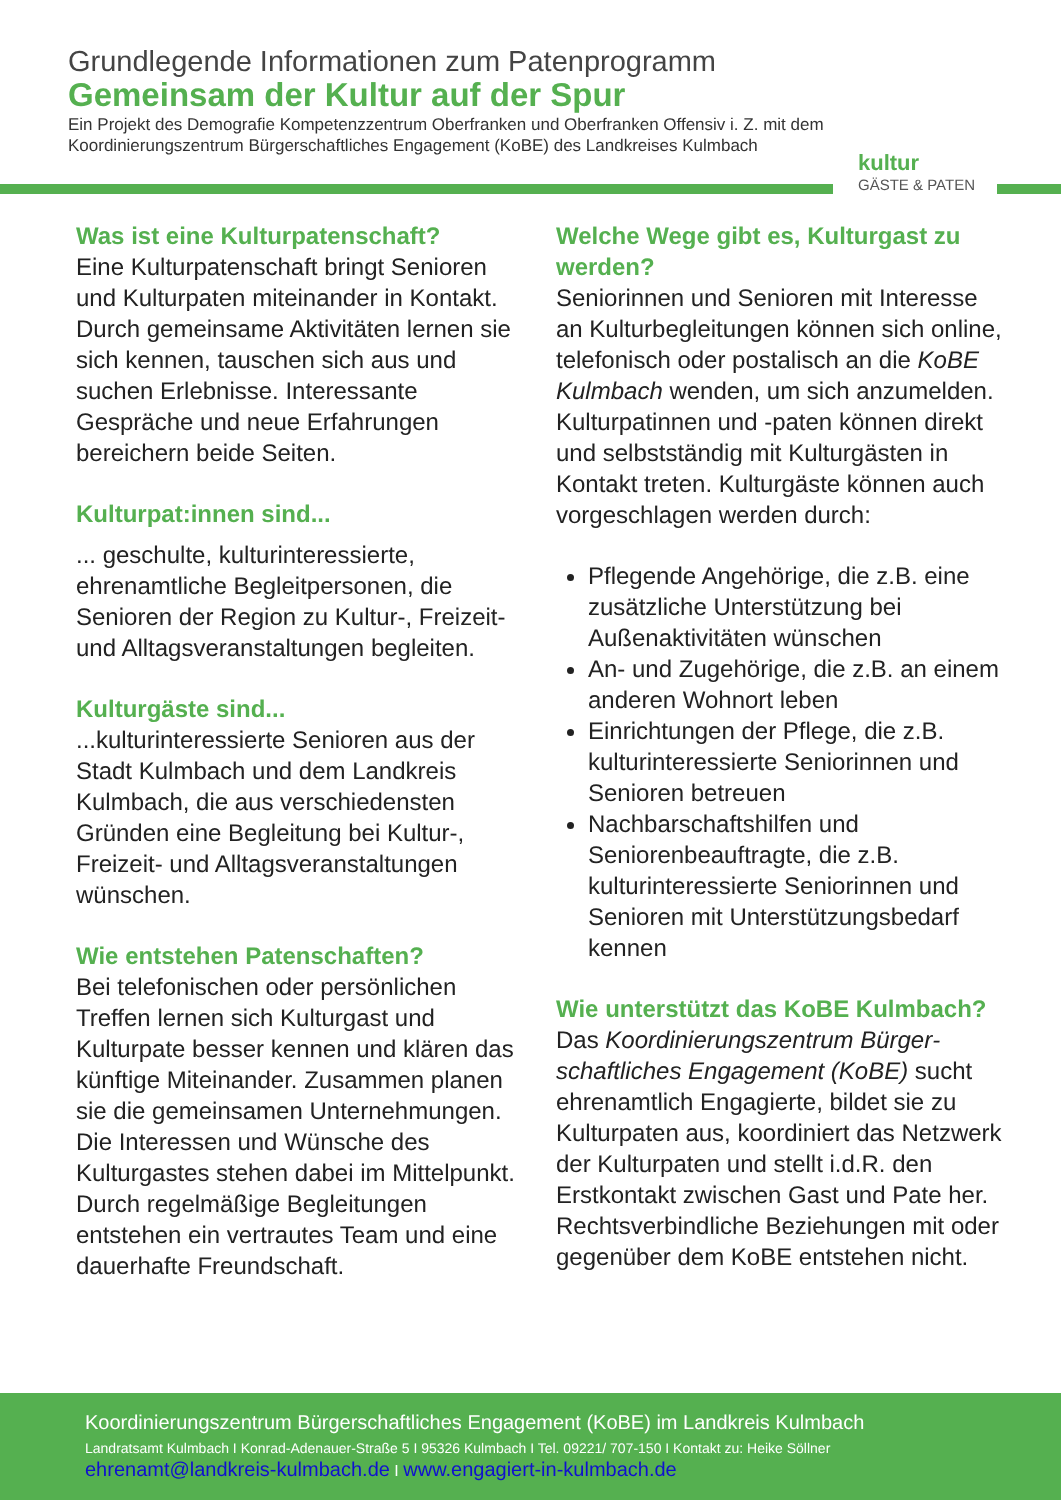Grundlegende Informationen zum Patenprogramm
Gemeinsam der Kultur auf der Spur
Ein Projekt des Demografie Kompetenzzentrum Oberfranken und Oberfranken Offensiv i. Z. mit dem Koordinierungszentrum Bürgerschaftliches Engagement (KoBE) des Landkreises Kulmbach
kultur
GÄSTE & PATEN
Was ist eine Kulturpatenschaft?
Eine Kulturpatenschaft bringt Senioren und Kulturpaten mitein­ander in Kontakt. Durch gemein­same Aktivitäten lernen sie sich kennen, tauschen sich aus und suchen Erlebnisse. Interessante Gespräche und neue Erfahrungen bereichern beide Seiten.
Kulturpat:innen sind...
... geschulte, kulturinteressierte, ehrenamtliche Begleitpersonen, die Senioren der Region zu Kultur-, Freizeit- und Alltagsveranstaltungen begleiten.
Kulturgäste sind...
...kulturinteressierte Senioren aus der Stadt Kulmbach und dem Landkreis Kulmbach, die aus verschiedensten Gründen eine Begleitung bei Kultur-, Freizeit- und Alltagsveranstaltungen wünschen.
Wie entstehen Patenschaften?
Bei telefonischen oder persönlichen Treffen lernen sich Kulturgast und Kulturpate besser kennen und klären das künftige Miteinander. Zusammen planen sie die gemeinsamen Unter­nehmungen. Die Interessen und Wünsche des Kulturgastes stehen dabei im Mittelpunkt. Durch regel­mäßige Begleitungen entstehen ein vertrautes Team und eine dauerhafte Freundschaft.
Welche Wege gibt es, Kulturgast zu werden?
Seniorinnen und Senioren mit Interesse an Kulturbegleitungen können sich online, telefonisch oder postalisch an die KoBE Kulmbach wenden, um sich anzumelden. Kulturpatinnen und -paten können direkt und selbstständig mit Kulturgästen in Kontakt treten. Kulturgäste können auch vorgeschlagen werden durch:
Pflegende Angehörige, die z.B. eine zusätzliche Unterstützung bei Außenaktivitäten wünschen
An- und Zugehörige, die z.B. an einem anderen Wohnort leben
Einrichtungen der Pflege, die z.B. kulturinteressierte Seniorinnen und Senioren betreuen
Nachbarschaftshilfen und Seniorenbeauftragte, die z.B. kulturinteressierte Seniorinnen und Senioren mit Unterstützungsbedarf kennen
Wie unterstützt das KoBE Kulmbach?
Das Koordinierungszentrum Bürger­schaftliches Engagement (KoBE) sucht ehrenamtlich Engagierte, bildet sie zu Kulturpaten aus, koordiniert das Netzwerk der Kulturpaten und stellt i.d.R. den Erstkontakt zwischen Gast und Pate her. Rechtsverbindliche Beziehungen mit oder gegenüber dem KoBE entstehen nicht.
Koordinierungszentrum Bürgerschaftliches Engagement (KoBE) im Landkreis Kulmbach
Landratsamt Kulmbach I Konrad-Adenauer-Straße 5 I 95326 Kulmbach I Tel. 09221/ 707-150 I Kontakt zu: Heike Söllner
ehrenamt@landkreis-kulmbach.de I www.engagiert-in-kulmbach.de